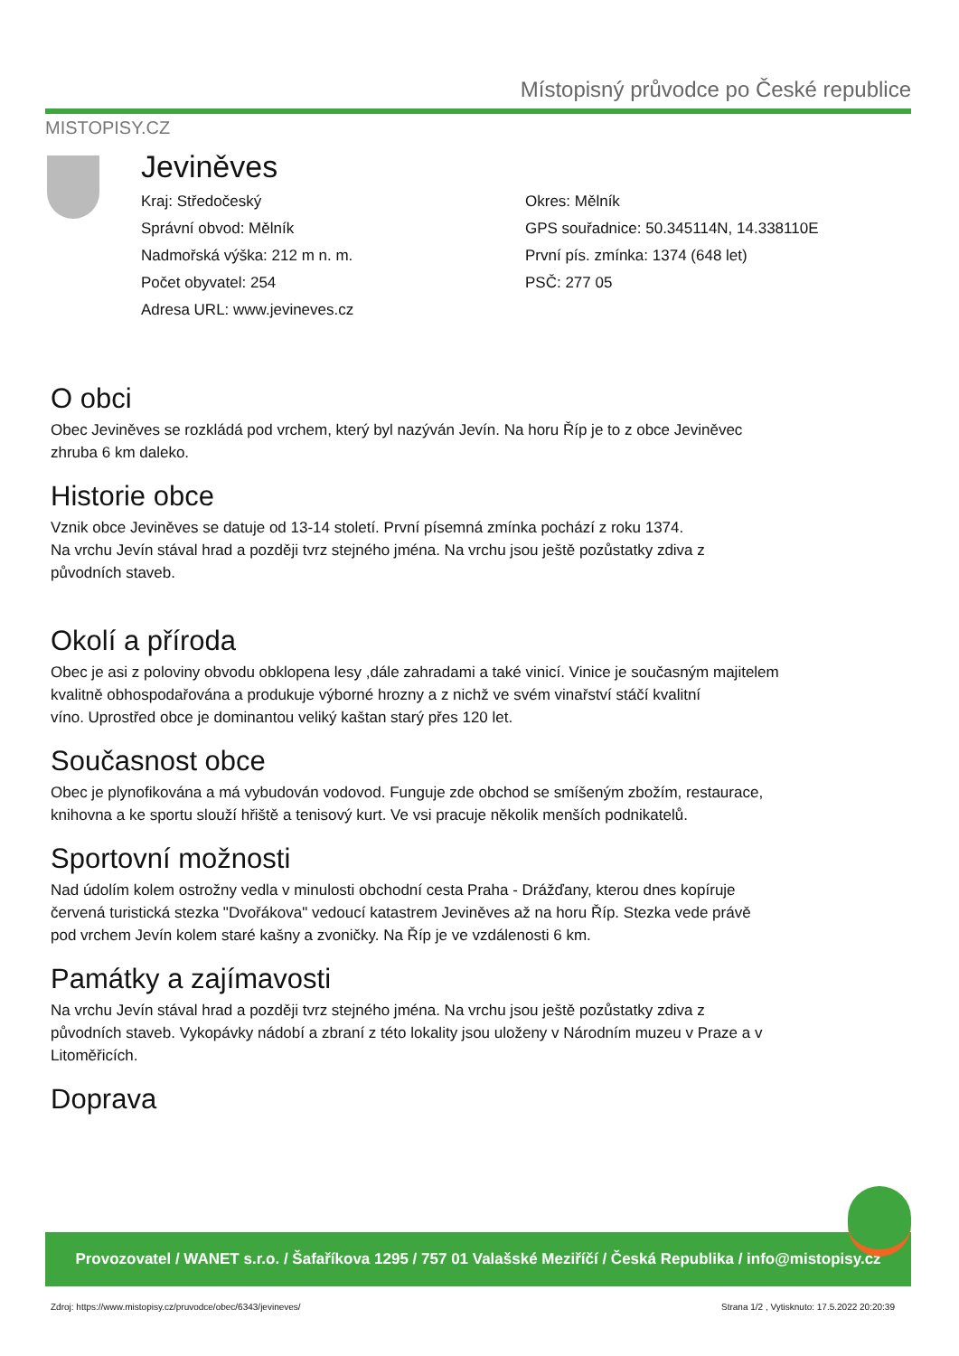MISTOPISY.CZ
Místopisný průvodce po České republice
Jeviněves
Kraj: Středočeský
Správní obvod: Mělník
Nadmořská výška: 212 m n. m.
Počet obyvatel: 254
Adresa URL: www.jevineves.cz
Okres: Mělník
GPS souřadnice: 50.345114N, 14.338110E
První pís. zmínka: 1374 (648 let)
PSČ: 277 05
O obci
Obec Jeviněves se rozkládá pod vrchem, který byl nazýván Jevín. Na horu Říp je to z obce Jeviněvec
zhruba 6 km daleko.
Historie obce
Vznik obce Jeviněves se datuje od 13-14 století. První písemná zmínka pochází z roku 1374.
Na vrchu Jevín stával hrad a později tvrz stejného jména. Na vrchu jsou ještě pozůstatky zdiva z
původních staveb.
Okolí a příroda
Obec je asi z poloviny obvodu obklopena lesy ,dále zahradami a také vinicí. Vinice je současným majitelem
kvalitně obhospodařována a produkuje výborné hrozny a z nichž ve svém vinařství stáčí kvalitní
víno. Uprostřed obce je dominantou veliký kaštan starý přes 120 let.
Současnost obce
Obec je plynofikována a má vybudován vodovod. Funguje zde obchod se smíšeným zbožím, restaurace,
knihovna a ke sportu slouží hřiště a tenisový kurt. Ve vsi pracuje několik menších podnikatelů.
Sportovní možnosti
Nad údolím kolem ostrožny vedla v minulosti obchodní cesta Praha - Drážďany, kterou dnes kopíruje
červená turistická stezka "Dvořákova" vedoucí katastrem Jeviněves až na horu Říp. Stezka vede právě
pod vrchem Jevín kolem staré kašny a zvoničky. Na Říp je ve vzdálenosti 6 km.
Památky a zajímavosti
Na vrchu Jevín stával hrad a později tvrz stejného jména. Na vrchu jsou ještě pozůstatky zdiva z
původních staveb. Vykopávky nádobí a zbraní z této lokality jsou uloženy v Národním muzeu v Praze a v
Litoměřicích.
Doprava
Provozovatel / WANET s.r.o. / Šafaříkova 1295 / 757 01 Valašské Meziříčí / Česká Republika / info@mistopisy.cz
Zdroj: https://www.mistopisy.cz/pruvodce/obec/6343/jevineves/ Strana 1/2 , Vytisknuto: 17.5.2022 20:20:39